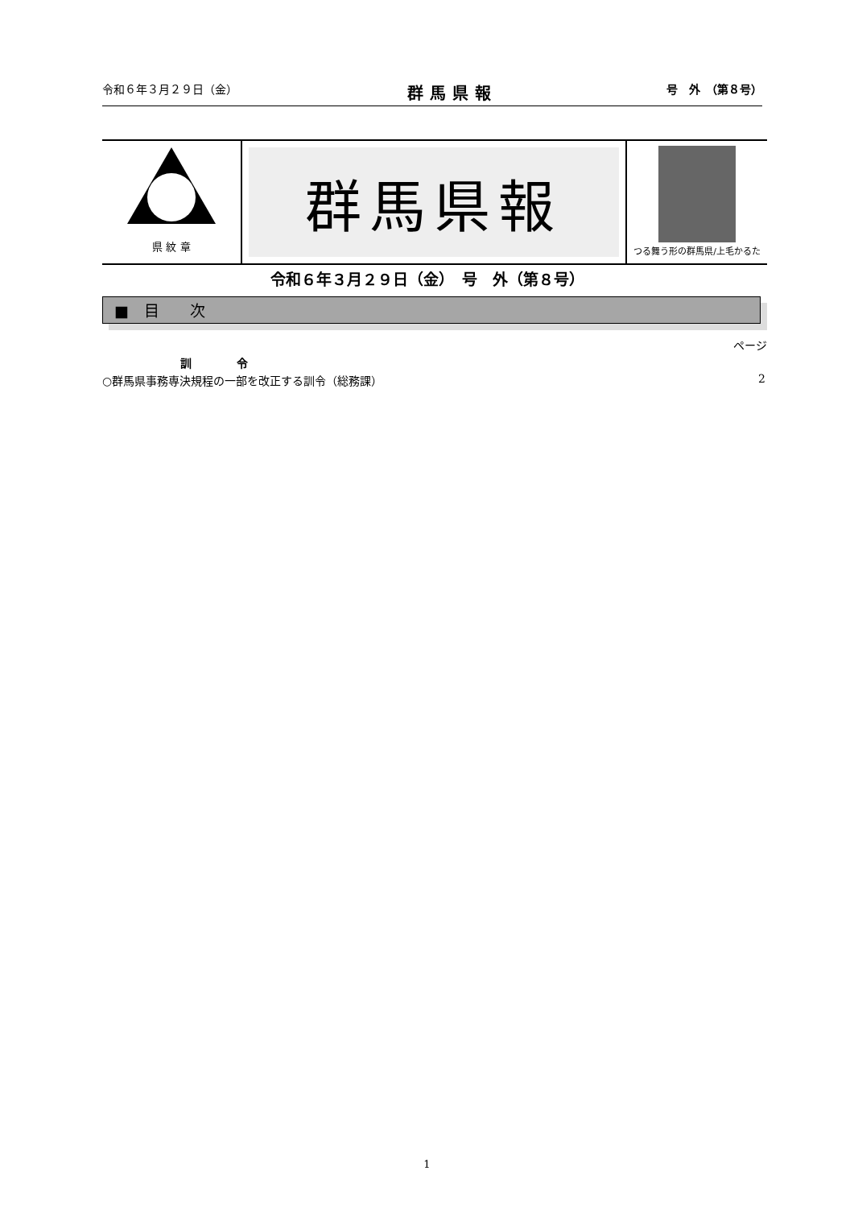令和６年３月２９日（金） 群馬県報 号　外　（第８号）
県 紋 章
群馬県報
つる舞う形の群馬県/上毛かるた
令和６年３月２９日（金）　号　外（第８号）
■　目　　次
ページ
訓　　　　令
○群馬県事務専決規程の一部を改正する訓令（総務課） 2
1